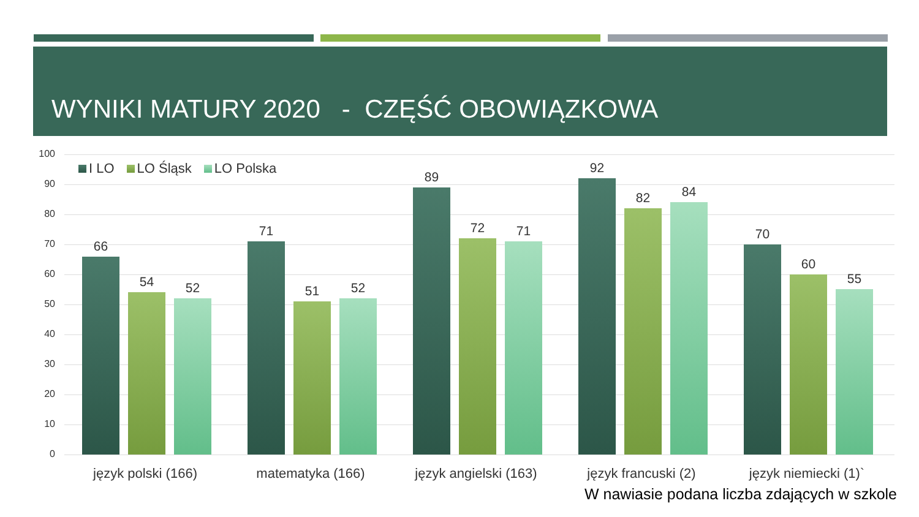WYNIKI MATURY 2020 - CZĘŚĆ OBOWIĄZKOWA
I LO LO Śląsk LO Polska
100
90
80
70
60
50
40
30
20
10
0
66
54 52
71
51 52
89
72 71
92
82 84
70
60
55
język polski (166) matematyka (166)
język angielski (163)
język francuski (2) język niemiecki (1)`
W nawiasie podana liczba zdających w szkole